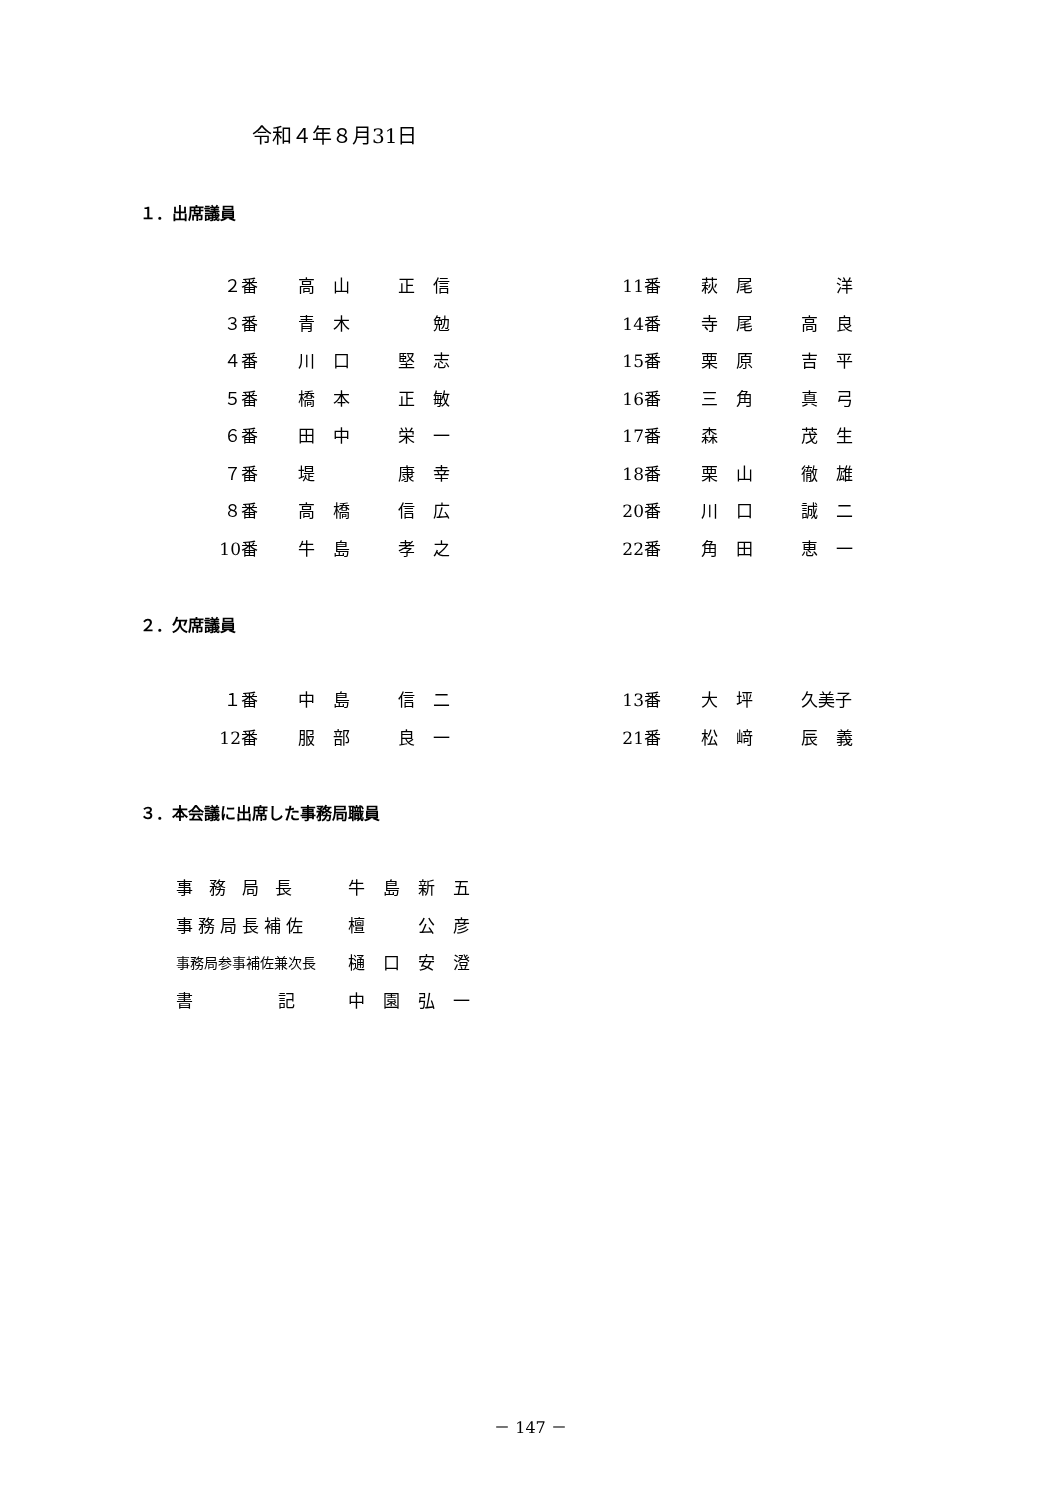令和４年８月31日
１．出席議員
| ２番 | 高山 | 正信 | 11番 | 萩尾 | 洋 |
| ３番 | 青木 | 勉 | 14番 | 寺尾 | 高良 |
| ４番 | 川口 | 堅志 | 15番 | 栗原 | 吉平 |
| ５番 | 橋本 | 正敏 | 16番 | 三角 | 真弓 |
| ６番 | 田中 | 栄一 | 17番 | 森 | 茂生 |
| ７番 | 堤 | 康幸 | 18番 | 栗山 | 徹雄 |
| ８番 | 高橋 | 信広 | 20番 | 川口 | 誠二 |
| 10番 | 牛島 | 孝之 | 22番 | 角田 | 恵一 |
２．欠席議員
| １番 | 中島 | 信二 | 13番 | 大坪 | 久美子 |
| 12番 | 服部 | 良一 | 21番 | 松﨑 | 辰義 |
３．本会議に出席した事務局職員
| 事務局長 | 牛島新五 |
| 事務局長補佐 | 檀 公彦 |
| 事務局参事補佐兼次長 | 樋口安澄 |
| 書 記 | 中園弘一 |
－ 147 －